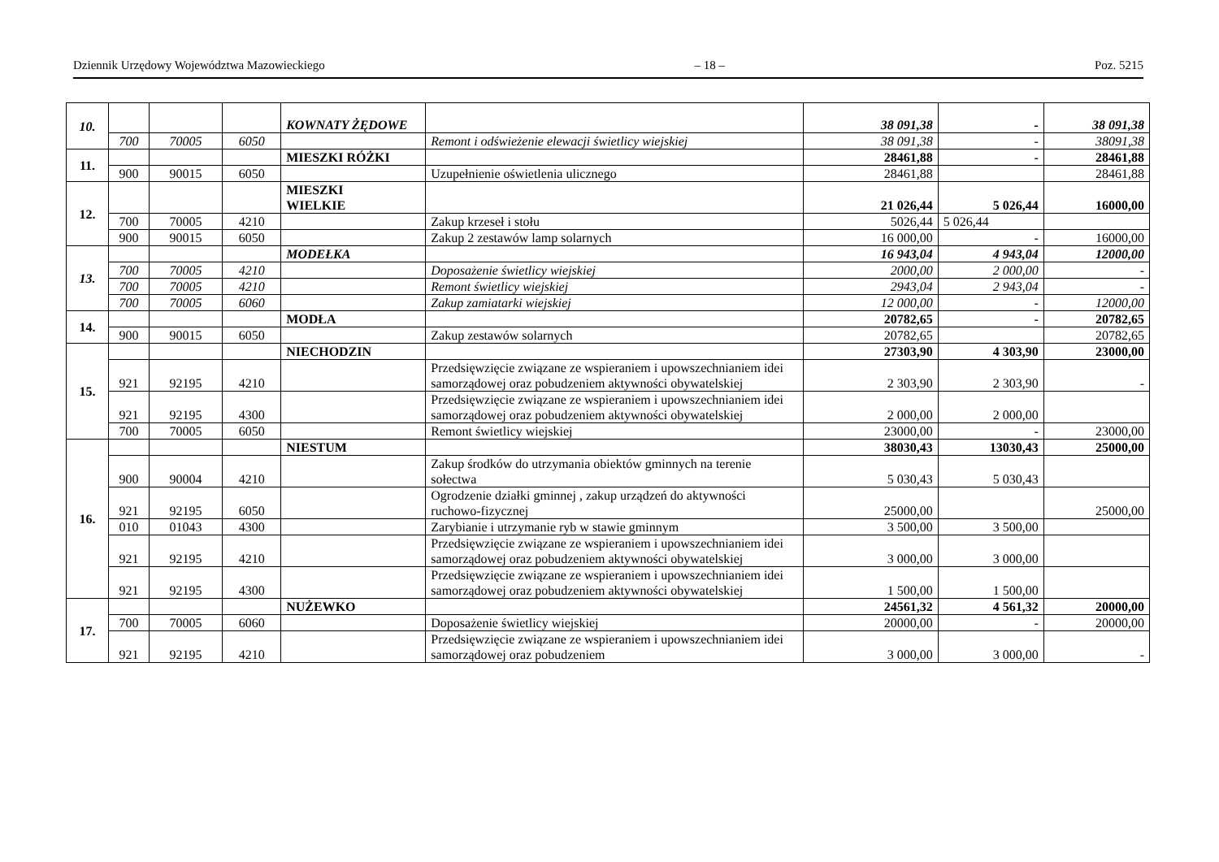Dziennik Urzędowy Województwa Mazowieckiego – 18 – Poz. 5215
| 10. | | | | KOWNATY ŻĘDOWE | | 38 091,38 | - | 38 091,38 |
| | 700 | 70005 | 6050 | | Remont i odświeżenie elewacji świetlicy wiejskiej | 38 091,38 | - | 38091,38 |
| 11. | | | | MIESZKI RÓŻKI | | 28461,88 | - | 28461,88 |
| | 900 | 90015 | 6050 | | Uzupełnienie oświetlenia ulicznego | 28461,88 | | 28461,88 |
| 12. | | | | MIESZKI WIELKIE | | 21 026,44 | 5 026,44 | 16000,00 |
| | 700 | 70005 | 4210 | | Zakup krzeseł i stołu | 5026,44 | 5 026,44 | |
| | 900 | 90015 | 6050 | | Zakup 2 zestawów lamp solarnych | 16 000,00 | - | 16000,00 |
| 13. | | | | MODEŁKA | | 16 943,04 | 4 943,04 | 12000,00 |
| | 700 | 70005 | 4210 | | Doposażenie świetlicy wiejskiej | 2000,00 | 2 000,00 | - |
| | 700 | 70005 | 4210 | | Remont świetlicy wiejskiej | 2943,04 | 2 943,04 | - |
| | 700 | 70005 | 6060 | | Zakup zamiatarki wiejskiej | 12 000,00 | - | 12000,00 |
| 14. | | | | MODŁA | | 20782,65 | - | 20782,65 |
| | 900 | 90015 | 6050 | | Zakup zestawów solarnych | 20782,65 | | 20782,65 |
| 15. | | | | NIECHODZIN | | 27303,90 | 4 303,90 | 23000,00 |
| | 921 | 92195 | 4210 | | Przedsięwzięcie związane ze wspieraniem i upowszechnianiem idei samorządowej oraz pobudzeniem aktywności obywatelskiej | 2 303,90 | 2 303,90 | - |
| | 921 | 92195 | 4300 | | Przedsięwzięcie związane ze wspieraniem i upowszechnianiem idei samorządowej oraz pobudzeniem aktywności obywatelskiej | 2 000,00 | 2 000,00 | |
| | 700 | 70005 | 6050 | | Remont świetlicy wiejskiej | 23000,00 | - | 23000,00 |
| 16. | | | | NIESTUM | | 38030,43 | 13030,43 | 25000,00 |
| | 900 | 90004 | 4210 | | Zakup środków do utrzymania obiektów gminnych na terenie sołectwa | 5 030,43 | 5 030,43 | |
| | 921 | 92195 | 6050 | | Ogrodzenie działki gminnej , zakup urządzeń do aktywności ruchowo-fizycznej | 25000,00 | | 25000,00 |
| | 010 | 01043 | 4300 | | Zarybianie i utrzymanie ryb w stawie gminnym | 3 500,00 | 3 500,00 | |
| | 921 | 92195 | 4210 | | Przedsięwzięcie związane ze wspieraniem i upowszechnianiem idei samorządowej oraz pobudzeniem aktywności obywatelskiej | 3 000,00 | 3 000,00 | |
| | 921 | 92195 | 4300 | | Przedsięwzięcie związane ze wspieraniem i upowszechnianiem idei samorządowej oraz pobudzeniem aktywności obywatelskiej | 1 500,00 | 1 500,00 | |
| 17. | | | | NUŻEWKO | | 24561,32 | 4 561,32 | 20000,00 |
| | 700 | 70005 | 6060 | | Doposażenie świetlicy wiejskiej | 20000,00 | - | 20000,00 |
| | 921 | 92195 | 4210 | | Przedsięwzięcie związane ze wspieraniem i upowszechnianiem idei samorządowej oraz pobudzeniem | 3 000,00 | 3 000,00 | - |